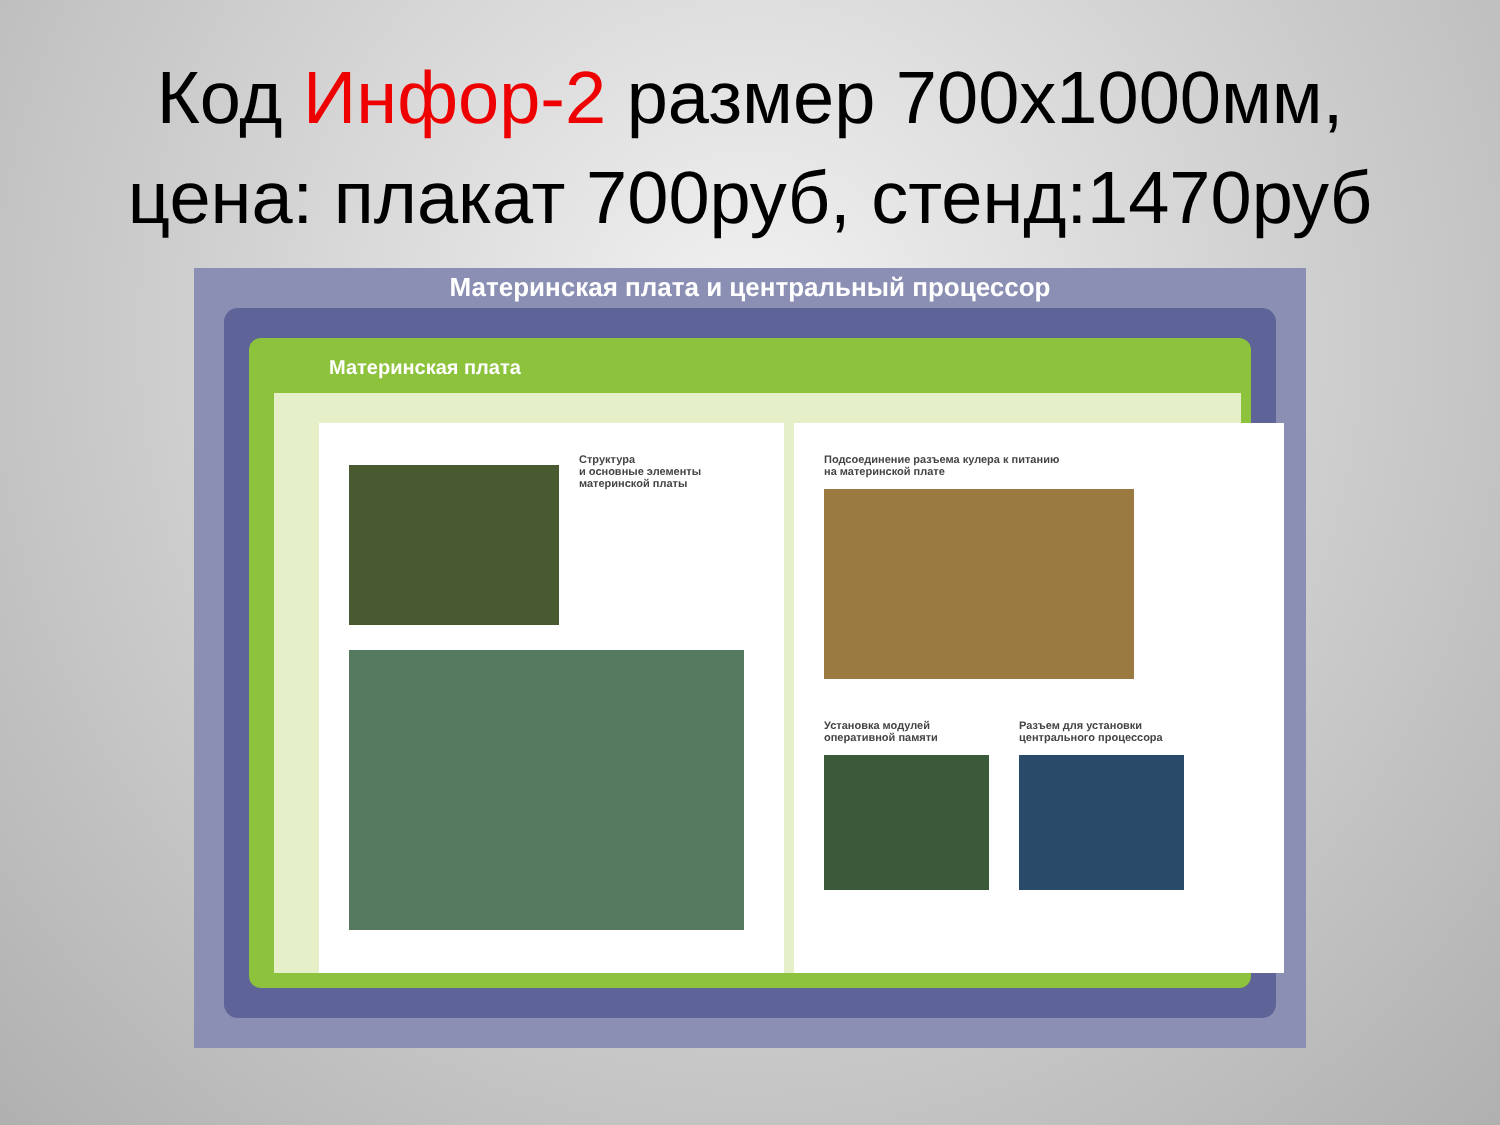Код Инфор-2 размер 700х1000мм,
цена: плакат 700руб, стенд:1470руб
Материнская плата и центральный процессор
Материнская плата
Структура
и основные элементы
материнской платы
Подсоединение разъема кулера к питанию
на материнской плате
Установка модулей
оперативной памяти
Разъем для установки
центрального процессора